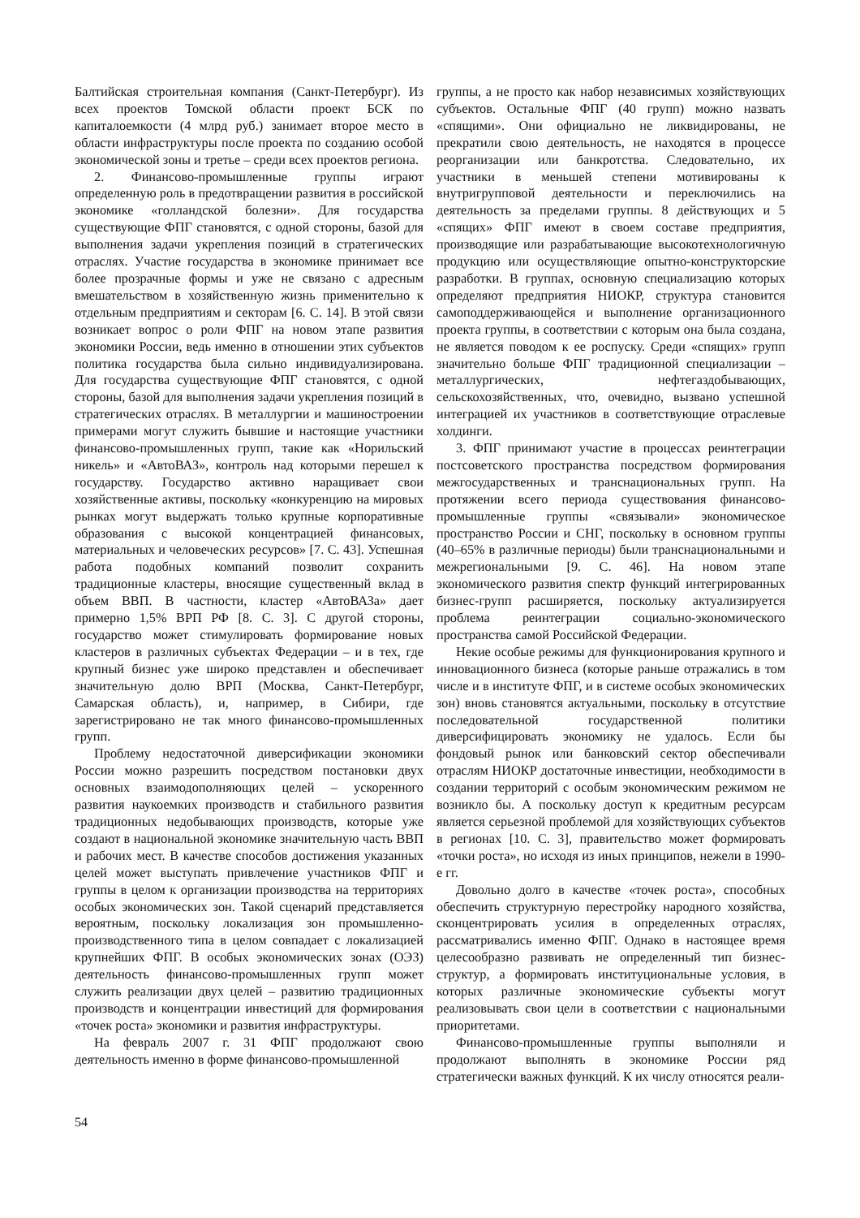Балтийская строительная компания (Санкт-Петербург). Из всех проектов Томской области проект БСК по капиталоемкости (4 млрд руб.) занимает второе место в области инфраструктуры после проекта по созданию особой экономической зоны и третье – среди всех проектов региона.
2. Финансово-промышленные группы играют определенную роль в предотвращении развития в российской экономике «голландской болезни». Для государства существующие ФПГ становятся, с одной стороны, базой для выполнения задачи укрепления позиций в стратегических отраслях. Участие государства в экономике принимает все более прозрачные формы и уже не связано с адресным вмешательством в хозяйственную жизнь применительно к отдельным предприятиям и секторам [6. С. 14]. В этой связи возникает вопрос о роли ФПГ на новом этапе развития экономики России, ведь именно в отношении этих субъектов политика государства была сильно индивидуализирована. Для государства существующие ФПГ становятся, с одной стороны, базой для выполнения задачи укрепления позиций в стратегических отраслях. В металлургии и машиностроении примерами могут служить бывшие и настоящие участники финансово-промышленных групп, такие как «Норильский никель» и «АвтоВАЗ», контроль над которыми перешел к государству. Государство активно наращивает свои хозяйственные активы, поскольку «конкуренцию на мировых рынках могут выдержать только крупные корпоративные образования с высокой концентрацией финансовых, материальных и человеческих ресурсов» [7. С. 43]. Успешная работа подобных компаний позволит сохранить традиционные кластеры, вносящие существенный вклад в объем ВВП. В частности, кластер «АвтоВАЗа» дает примерно 1,5% ВРП РФ [8. С. 3]. С другой стороны, государство может стимулировать формирование новых кластеров в различных субъектах Федерации – и в тех, где крупный бизнес уже широко представлен и обеспечивает значительную долю ВРП (Москва, Санкт-Петербург, Самарская область), и, например, в Сибири, где зарегистрировано не так много финансово-промышленных групп.
Проблему недостаточной диверсификации экономики России можно разрешить посредством постановки двух основных взаимодополняющих целей – ускоренного развития наукоемких производств и стабильного развития традиционных недобывающих производств, которые уже создают в национальной экономике значительную часть ВВП и рабочих мест. В качестве способов достижения указанных целей может выступать привлечение участников ФПГ и группы в целом к организации производства на территориях особых экономических зон. Такой сценарий представляется вероятным, поскольку локализация зон промышленно-производственного типа в целом совпадает с локализацией крупнейших ФПГ. В особых экономических зонах (ОЭЗ) деятельность финансово-промышленных групп может служить реализации двух целей – развитию традиционных производств и концентрации инвестиций для формирования «точек роста» экономики и развития инфраструктуры.
На февраль 2007 г. 31 ФПГ продолжают свою деятельность именно в форме финансово-промышленной
группы, а не просто как набор независимых хозяйствующих субъектов. Остальные ФПГ (40 групп) можно назвать «спящими». Они официально не ликвидированы, не прекратили свою деятельность, не находятся в процессе реорганизации или банкротства. Следовательно, их участники в меньшей степени мотивированы к внутригрупповой деятельности и переключились на деятельность за пределами группы. 8 действующих и 5 «спящих» ФПГ имеют в своем составе предприятия, производящие или разрабатывающие высокотехнологичную продукцию или осуществляющие опытно-конструкторские разработки. В группах, основную специализацию которых определяют предприятия НИОКР, структура становится самоподдерживающейся и выполнение организационного проекта группы, в соответствии с которым она была создана, не является поводом к ее роспуску. Среди «спящих» групп значительно больше ФПГ традиционной специализации – металлургических, нефтегаздобывающих, сельскохозяйственных, что, очевидно, вызвано успешной интеграцией их участников в соответствующие отраслевые холдинги.
3. ФПГ принимают участие в процессах реинтеграции постсоветского пространства посредством формирования межгосударственных и транснациональных групп. На протяжении всего периода существования финансово-промышленные группы «связывали» экономическое пространство России и СНГ, поскольку в основном группы (40–65% в различные периоды) были транснациональными и межрегиональными [9. С. 46]. На новом этапе экономического развития спектр функций интегрированных бизнес-групп расширяется, поскольку актуализируется проблема реинтеграции социально-экономического пространства самой Российской Федерации.
Некие особые режимы для функционирования крупного и инновационного бизнеса (которые раньше отражались в том числе и в институте ФПГ, и в системе особых экономических зон) вновь становятся актуальными, поскольку в отсутствие последовательной государственной политики диверсифицировать экономику не удалось. Если бы фондовый рынок или банковский сектор обеспечивали отраслям НИОКР достаточные инвестиции, необходимости в создании территорий с особым экономическим режимом не возникло бы. А поскольку доступ к кредитным ресурсам является серьезной проблемой для хозяйствующих субъектов в регионах [10. С. 3], правительство может формировать «точки роста», но исходя из иных принципов, нежели в 1990-е гг.
Довольно долго в качестве «точек роста», способных обеспечить структурную перестройку народного хозяйства, сконцентрировать усилия в определенных отраслях, рассматривались именно ФПГ. Однако в настоящее время целесообразно развивать не определенный тип бизнес-структур, а формировать институциональные условия, в которых различные экономические субъекты могут реализовывать свои цели в соответствии с национальными приоритетами.
Финансово-промышленные группы выполняли и продолжают выполнять в экономике России ряд стратегически важных функций. К их числу относятся реали-
54